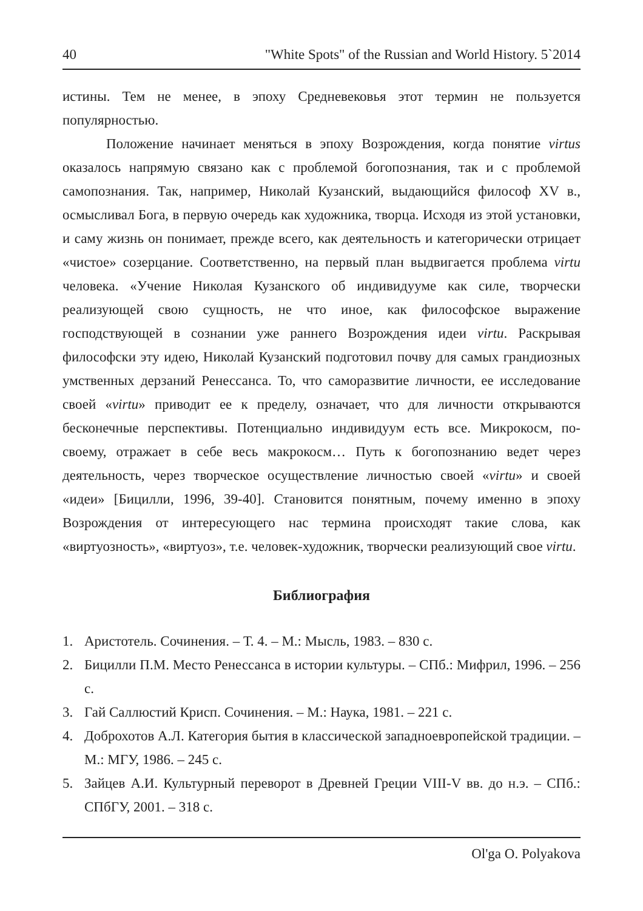40 "White Spots" of the Russian and World History. 5`2014
истины. Тем не менее, в эпоху Средневековья этот термин не пользуется популярностью.
Положение начинает меняться в эпоху Возрождения, когда понятие virtus оказалось напрямую связано как с проблемой богопознания, так и с проблемой самопознания. Так, например, Николай Кузанский, выдающийся философ XV в., осмысливал Бога, в первую очередь как художника, творца. Исходя из этой установки, и саму жизнь он понимает, прежде всего, как деятельность и категорически отрицает «чистое» созерцание. Соответственно, на первый план выдвигается проблема virtu человека. «Учение Николая Кузанского об индивидууме как силе, творчески реализующей свою сущность, не что иное, как философское выражение господствующей в сознании уже раннего Возрождения идеи virtu. Раскрывая философски эту идею, Николай Кузанский подготовил почву для самых грандиозных умственных дерзаний Ренессанса. То, что саморазвитие личности, ее исследование своей «virtu» приводит ее к пределу, означает, что для личности открываются бесконечные перспективы. Потенциально индивидуум есть все. Микрокосм, по-своему, отражает в себе весь макрокосм… Путь к богопознанию ведет через деятельность, через творческое осуществление личностью своей «virtu» и своей «идеи» [Бицилли, 1996, 39-40]. Становится понятным, почему именно в эпоху Возрождения от интересующего нас термина происходят такие слова, как «виртуозность», «виртуоз», т.е. человек-художник, творчески реализующий свое virtu.
Библиография
1. Аристотель. Сочинения. – Т. 4. – М.: Мысль, 1983. – 830 с.
2. Бицилли П.М. Место Ренессанса в истории культуры. – СПб.: Мифрил, 1996. – 256 с.
3. Гай Саллюстий Крисп. Сочинения. – М.: Наука, 1981. – 221 с.
4. Доброхотов А.Л. Категория бытия в классической западноевропейской традиции. – М.: МГУ, 1986. – 245 с.
5. Зайцев А.И. Культурный переворот в Древней Греции VIII-V вв. до н.э. – СПб.: СПбГУ, 2001. – 318 с.
Ol'ga O. Polyakova